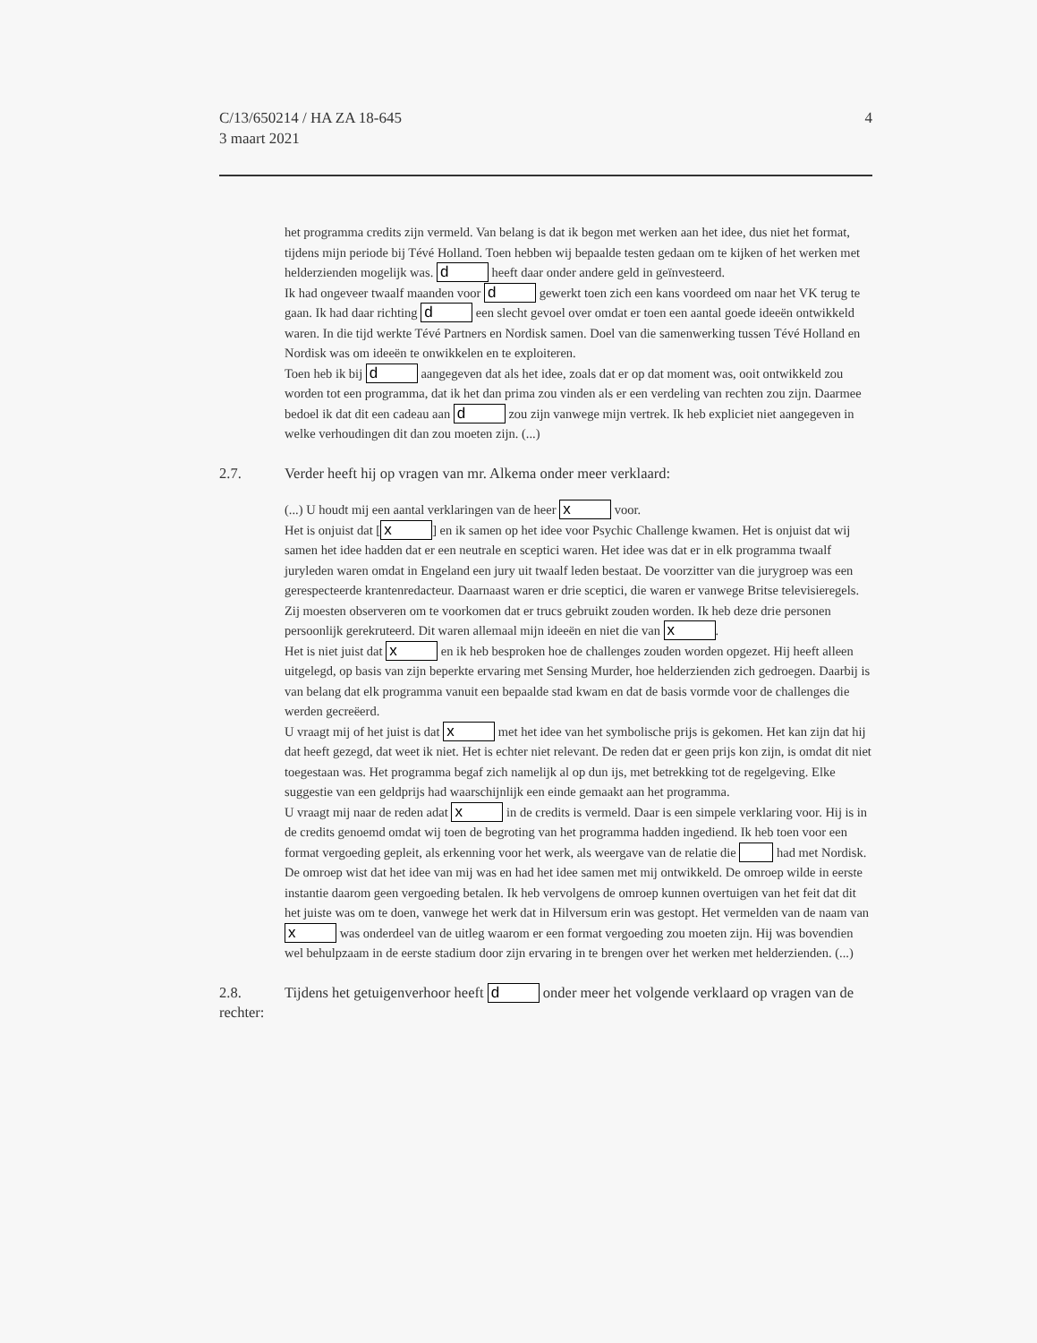4 C/13/650214 / HA ZA 18-645
3 maart 2021
het programma credits zijn vermeld. Van belang is dat ik begon met werken aan het idee, dus niet het format, tijdens mijn periode bij Tévé Holland. Toen hebben wij bepaalde testen gedaan om te kijken of het werken met helderzienden mogelijk was. d heeft daar onder andere geld in geïnvesteerd.
Ik had ongeveer twaalf maanden voor d gewerkt toen zich een kans voordeed om naar het VK terug te gaan. Ik had daar richting d een slecht gevoel over omdat er toen een aantal goede ideeën ontwikkeld waren. In die tijd werkte Tévé Partners en Nordisk samen. Doel van die samenwerking tussen Tévé Holland en Nordisk was om ideeën te onwikkelen en te exploiteren.
Toen heb ik bij d aangegeven dat als het idee, zoals dat er op dat moment was, ooit ontwikkeld zou worden tot een programma, dat ik het dan prima zou vinden als er een verdeling van rechten zou zijn. Daarmee bedoel ik dat dit een cadeau aan d zou zijn vanwege mijn vertrek. Ik heb expliciet niet aangegeven in welke verhoudingen dit dan zou moeten zijn. (...)
2.7. Verder heeft hij op vragen van mr. Alkema onder meer verklaard:
(...) U houdt mij een aantal verklaringen van de heer x voor.
Het is onjuist dat [x] en ik samen op het idee voor Psychic Challenge kwamen. Het is onjuist dat wij samen het idee hadden dat er een neutrale en sceptici waren. Het idee was dat er in elk programma twaalf juryleden waren omdat in Engeland een jury uit twaalf leden bestaat. De voorzitter van die jurygroep was een gerespecteerde krantenredacteur. Daarnaast waren er drie sceptici, die waren er vanwege Britse televisieregels. Zij moesten observeren om te voorkomen dat er trucs gebruikt zouden worden. Ik heb deze drie personen persoonlijk gerekruteerd. Dit waren allemaal mijn ideeën en niet die van x.
Het is niet juist dat x en ik heb besproken hoe de challenges zouden worden opgezet. Hij heeft alleen uitgelegd, op basis van zijn beperkte ervaring met Sensing Murder, hoe helderzienden zich gedroegen. Daarbij is van belang dat elk programma vanuit een bepaalde stad kwam en dat de basis vormde voor de challenges die werden gecreëerd.
U vraagt mij of het juist is dat x met het idee van het symbolische prijs is gekomen. Het kan zijn dat hij dat heeft gezegd, dat weet ik niet. Het is echter niet relevant. De reden dat er geen prijs kon zijn, is omdat dit niet toegestaan was. Het programma begaf zich namelijk al op dun ijs, met betrekking tot de regelgeving. Elke suggestie van een geldprijs had waarschijnlijk een einde gemaakt aan het programma.
U vraagt mij naar de reden adat x in de credits is vermeld. Daar is een simpele verklaring voor. Hij is in de credits genoemd omdat wij toen de begroting van het programma hadden ingediend. Ik heb toen voor een format vergoeding gepleit, als erkenning voor het werk, als weergave van de relatie die had met Nordisk. De omroep wist dat het idee van mij was en had het idee samen met mij ontwikkeld. De omroep wilde in eerste instantie daarom geen vergoeding betalen. Ik heb vervolgens de omroep kunnen overtuigen van het feit dat dit het juiste was om te doen, vanwege het werk dat in Hilversum erin was gestopt. Het vermelden van de naam van x was onderdeel van de uitleg waarom er een format vergoeding zou moeten zijn. Hij was bovendien wel behulpzaam in de eerste stadium door zijn ervaring in te brengen over het werken met helderzienden. (...)
2.8. Tijdens het getuigenverhoor heeft d onder meer het volgende verklaard op vragen van de rechter: